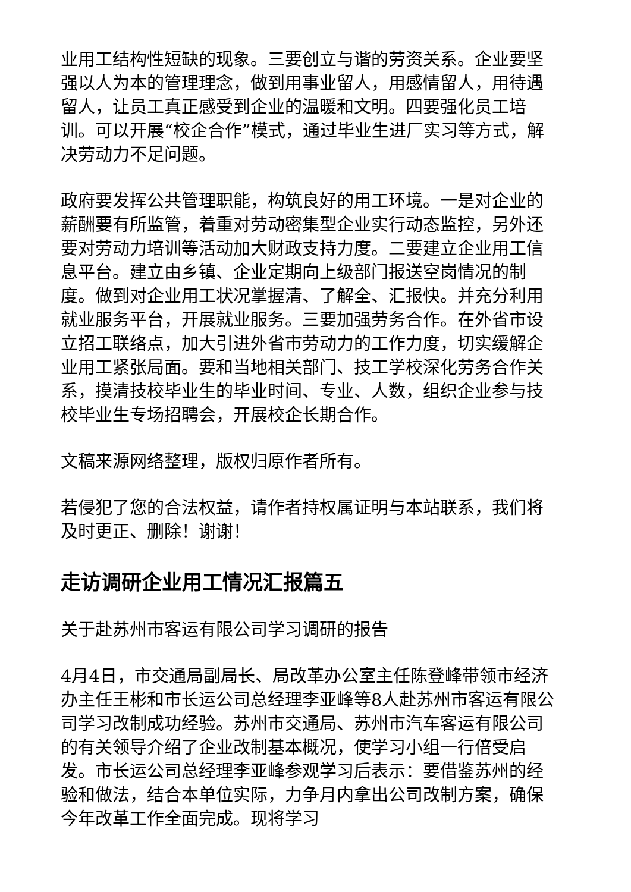业用工结构性短缺的现象。三要创立与谐的劳资关系。企业要坚强以人为本的管理理念，做到用事业留人，用感情留人，用待遇留人，让员工真正感受到企业的温暖和文明。四要强化员工培训。可以开展“校企合作”模式，通过毕业生进厂实习等方式，解决劳动力不足问题。
政府要发挥公共管理职能，构筑良好的用工环境。一是对企业的薪酬要有所监管，着重对劳动密集型企业实行动态监控，另外还要对劳动力培训等活动加大财政支持力度。二要建立企业用工信息平台。建立由乡镇、企业定期向上级部门报送空岗情况的制度。做到对企业用工状况掌握清、了解全、汇报快。并充分利用就业服务平台，开展就业服务。三要加强劳务合作。在外省市设立招工联络点，加大引进外省市劳动力的工作力度，切实缓解企业用工紧张局面。要和当地相关部门、技工学校深化劳务合作关系，摸清技校毕业生的毕业时间、专业、人数，组织企业参与技校毕业生专场招聘会，开展校企长期合作。
文稿来源网络整理，版权归原作者所有。
若侵犯了您的合法权益，请作者持权属证明与本站联系，我们将及时更正、删除！谢谢！
走访调研企业用工情况汇报篇五
关于赴苏州市客运有限公司学习调研的报告
4月4日，市交通局副局长、局改革办公室主任陈登峰带领市经济办主任王彬和市长运公司总经理李亚峰等8人赴苏州市客运有限公司学习改制成功经验。苏州市交通局、苏州市汽车客运有限公司的有关领导介绍了企业改制基本概况，使学习小组一行倍受启发。市长运公司总经理李亚峰参观学习后表示：要借鉴苏州的经验和做法，结合本单位实际，力争月内拿出公司改制方案，确保今年改革工作全面完成。现将学习